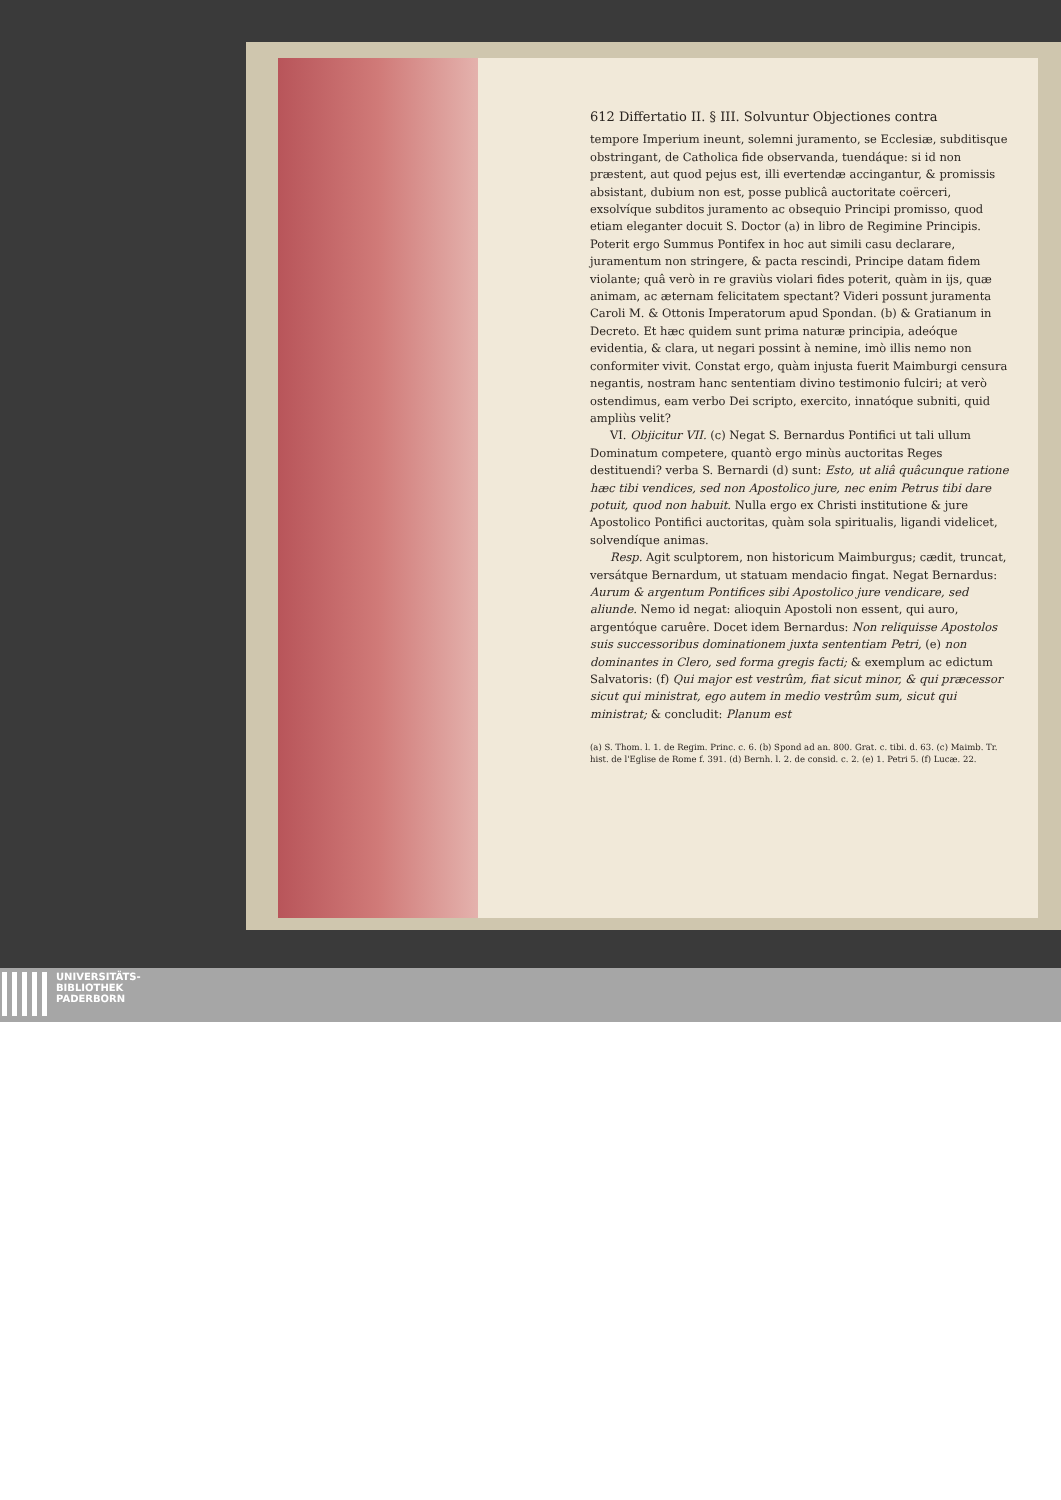612 Differtatio II. § III. Solvuntur Objectiones contra
tempore Imperium ineunt, solemni juramento, se Ecclesiæ, subditisque obstringant, de Catholica fide observanda, tuendáque: si id non præstent, aut quod pejus est, illi evertendæ accingantur, & promissis absistant, dubium non est, posse publicâ auctoritate coërceri, exsolvíque subditos juramento ac obsequio Principi promisso, quod etiam eleganter docuit S. Doctor (a) in libro de Regimine Principis. Poterit ergo Summus Pontifex in hoc aut simili casu declarare, juramentum non stringere, & pacta rescindi, Principe datam fidem violante; quâ verò in re graviùs violari fides poterit, quàm in ijs, quæ animam, ac æternam felicitatem spectant? Videri possunt juramenta Caroli M. & Ottonis Imperatorum apud Spondan. (b) & Gratianum in Decreto. Et hæc quidem sunt prima naturæ principia, adeóque evidentia, & clara, ut negari possint à nemine, imò illis nemo non conformiter vivit. Constat ergo, quàm injusta fuerit Maimburgi censura negantis, nostram hanc sententiam divino testimonio fulciri; at verò ostendimus, eam verbo Dei scripto, exercito, innatóque subniti, quid ampliùs velit?
VI. Objicitur VII. (c) Negat S. Bernardus Pontifici ut tali ullum Dominatum competere, quantò ergo minùs auctoritas Reges destituendi? verba S. Bernardi (d) sunt: Esto, ut aliâ quâcunque ratione hæc tibi vendices, sed non Apostolico jure, nec enim Petrus tibi dare potuit, quod non habuit. Nulla ergo ex Christi institutione & jure Apostolico Pontifici auctoritas, quàm sola spiritualis, ligandi videlicet, solvendíque animas.
Resp. Agit sculptorem, non historicum Maimburgus; cædit, truncat, versátque Bernardum, ut statuam mendacio fingat. Negat Bernardus: Aurum & argentum Pontifices sibi Apostolico jure vendicare, sed aliunde. Nemo id negat: alioquin Apostoli non essent, qui auro, argentóque caruêre. Docet idem Bernardus: Non reliquisse Apostolos suis successoribus dominationem juxta sententiam Petri, (e) non dominantes in Clero, sed forma gregis facti; & exemplum ac edictum Salvatoris: (f) Qui major est vestrûm, fiat sicut minor, & qui præcessor sicut qui ministrat, ego autem in medio vestrûm sum, sicut qui ministrat; & concludit: Planum est
(a) S. Thom. l. 1. de Regim. Princ. c. 6. (b) Spond ad an. 800. Grat. c. tibi. d. 63. (c) Maimb. Tr. hist. de l'Eglise de Rome f. 391. (d) Bernh. l. 2. de consid. c. 2. (e) 1. Petri 5. (f) Lucæ. 22.
UNIVERSITÄTS-
BIBLIOTHEK
PADERBORN